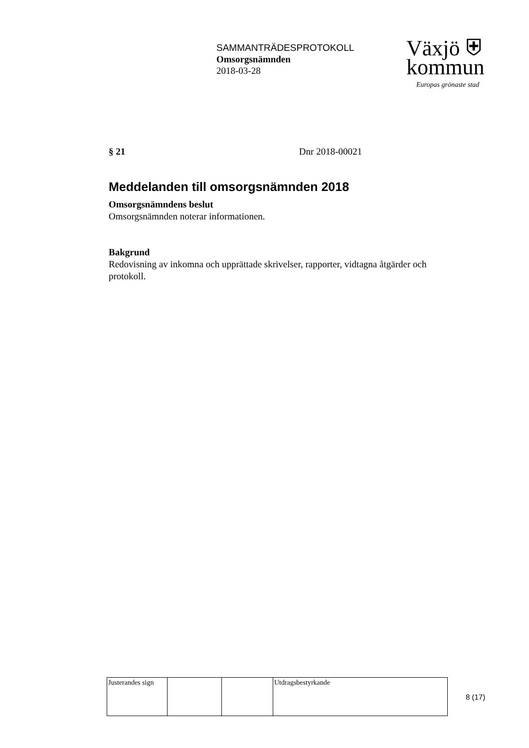SAMMANTRÄDESPROTOKOLL
Omsorgsnämnden
2018-03-28
Växjö ⛨
kommun
Europas grönaste stad
§ 21 Dnr 2018-00021
Meddelanden till omsorgsnämnden 2018
Omsorgsnämndens beslut
Omsorgsnämnden noterar informationen.
Bakgrund
Redovisning av inkomna och upprättade skrivelser, rapporter, vidtagna åtgärder och protokoll.
| Justerandes sign | | | Utdragsbestyrkande |
8 (17)